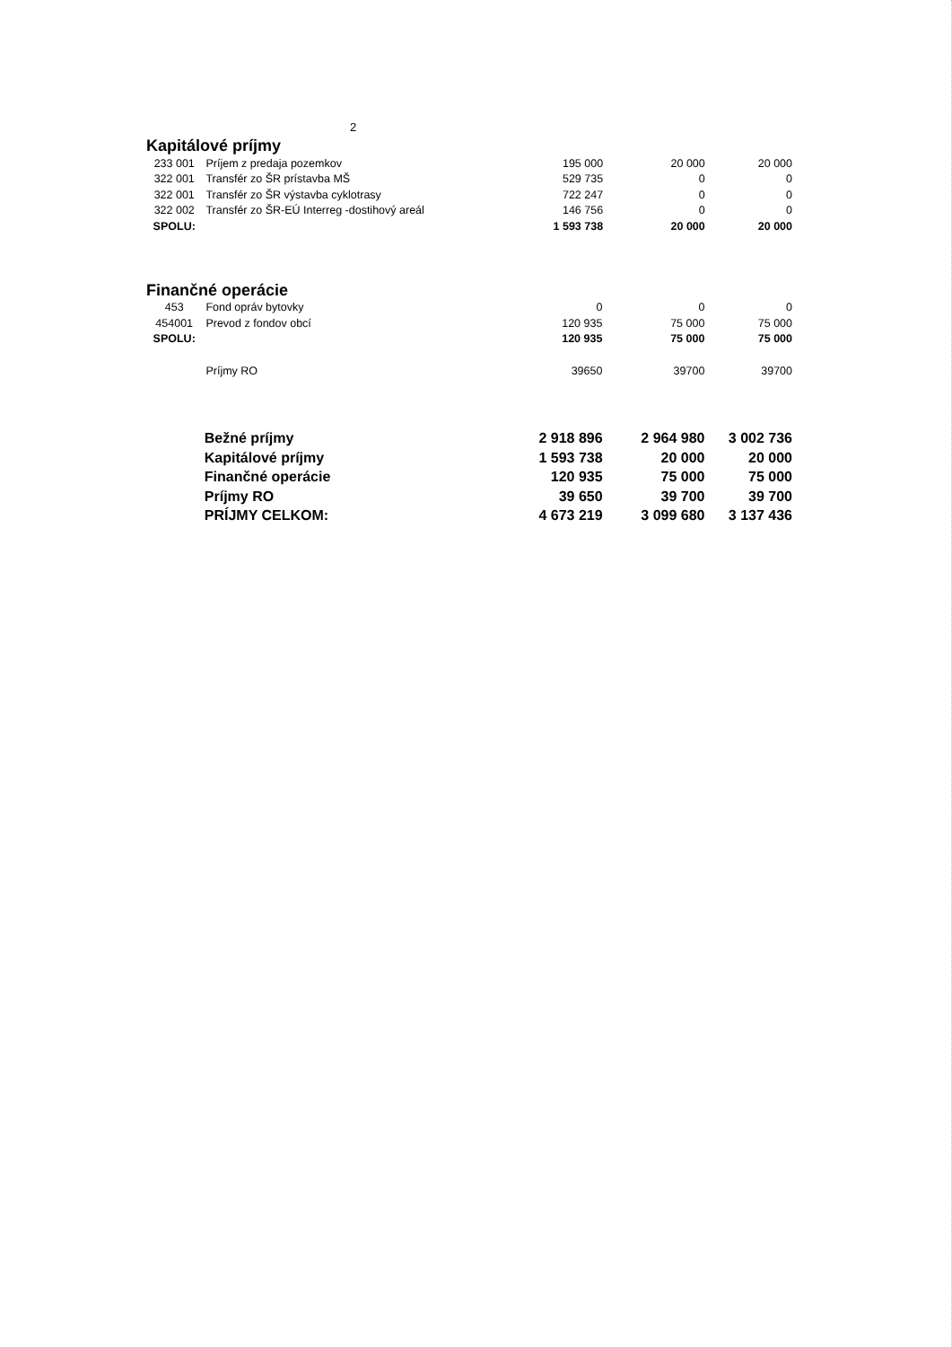2
Kapitálové príjmy
| 233 001 | Príjem z predaja pozemkov | 195 000 | 20 000 | 20 000 |
| 322 001 | Transfér zo ŠR prístavba MŠ | 529 735 | 0 | 0 |
| 322 001 | Transfér zo ŠR výstavba cyklotrasy | 722 247 | 0 | 0 |
| 322 002 | Transfér zo ŠR-EÚ Interreg -dostihový areál | 146 756 | 0 | 0 |
| SPOLU: | | 1 593 738 | 20 000 | 20 000 |
Finančné operácie
| 453 | Fond opráv bytovky | 0 | 0 | 0 |
| 454001 | Prevod z fondov obcí | 120 935 | 75 000 | 75 000 |
| SPOLU: | | 120 935 | 75 000 | 75 000 |
| | Príjmy RO | 39650 | 39700 | 39700 |
| | Bežné príjmy | 2 918 896 | 2 964 980 | 3 002 736 |
| | Kapitálové príjmy | 1 593 738 | 20 000 | 20 000 |
| | Finančné operácie | 120 935 | 75 000 | 75 000 |
| | Príjmy RO | 39 650 | 39 700 | 39 700 |
| | PRÍJMY CELKOM: | 4 673 219 | 3 099 680 | 3 137 436 |